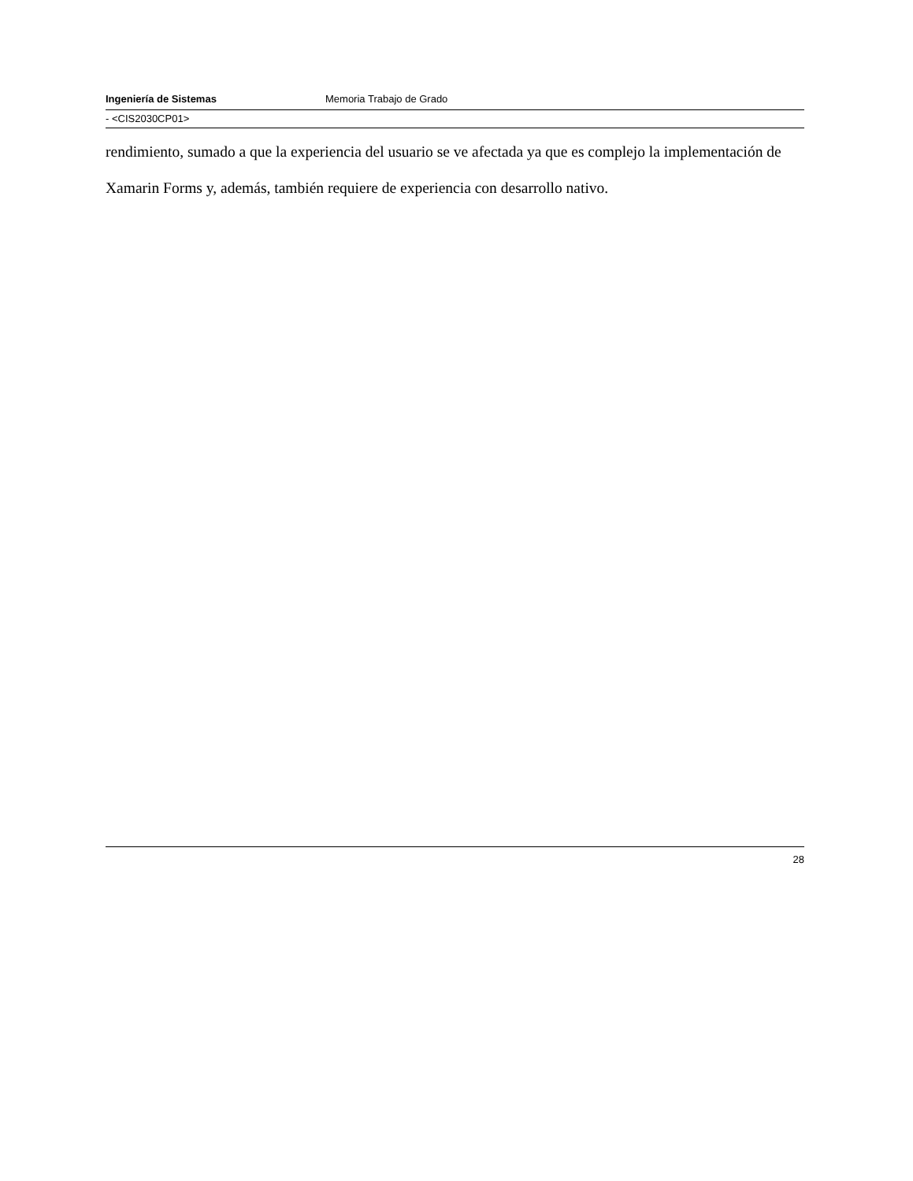Ingeniería de Sistemas Memoria Trabajo de Grado
- <CIS2030CP01>
rendimiento, sumado a que la experiencia del usuario se ve afectada ya que es complejo la implementación de Xamarin Forms y, además, también requiere de experiencia con desarrollo nativo.
28